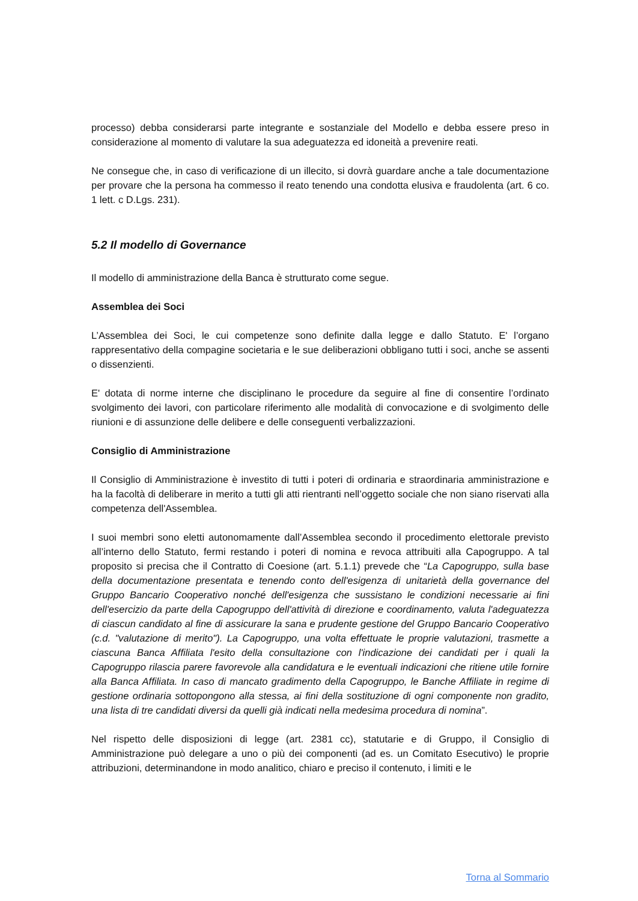processo) debba considerarsi parte integrante e sostanziale del Modello e debba essere preso in considerazione al momento di valutare la sua adeguatezza ed idoneità a prevenire reati.
Ne consegue che, in caso di verificazione di un illecito, si dovrà guardare anche a tale documentazione per provare che la persona ha commesso il reato tenendo una condotta elusiva e fraudolenta (art. 6 co. 1 lett. c D.Lgs. 231).
5.2 Il modello di Governance
Il modello di amministrazione della Banca è strutturato come segue.
Assemblea dei Soci
L’Assemblea dei Soci, le cui competenze sono definite dalla legge e dallo Statuto. E' l’organo rappresentativo della compagine societaria e le sue deliberazioni obbligano tutti i soci, anche se assenti o dissenzienti.
E' dotata di norme interne che disciplinano le procedure da seguire al fine di consentire l’ordinato svolgimento dei lavori, con particolare riferimento alle modalità di convocazione e di svolgimento delle riunioni e di assunzione delle delibere e delle conseguenti verbalizzazioni.
Consiglio di Amministrazione
Il Consiglio di Amministrazione è investito di tutti i poteri di ordinaria e straordinaria amministrazione e ha la facoltà di deliberare in merito a tutti gli atti rientranti nell’oggetto sociale che non siano riservati alla competenza dell'Assemblea.
I suoi membri sono eletti autonomamente dall’Assemblea secondo il procedimento elettorale previsto all’interno dello Statuto, fermi restando i poteri di nomina e revoca attribuiti alla Capogruppo. A tal proposito si precisa che il Contratto di Coesione (art. 5.1.1) prevede che “La Capogruppo, sulla base della documentazione presentata e tenendo conto dell'esigenza di unitarietà della governance del Gruppo Bancario Cooperativo nonché dell'esigenza che sussistano le condizioni necessarie ai fini dell'esercizio da parte della Capogruppo dell'attività di direzione e coordinamento, valuta l'adeguatezza di ciascun candidato al fine di assicurare la sana e prudente gestione del Gruppo Bancario Cooperativo (c.d. "valutazione di merito"). La Capogruppo, una volta effettuate le proprie valutazioni, trasmette a ciascuna Banca Affiliata l'esito della consultazione con l'indicazione dei candidati per i quali la Capogruppo rilascia parere favorevole alla candidatura e le eventuali indicazioni che ritiene utile fornire alla Banca Affiliata. In caso di mancato gradimento della Capogruppo, le Banche Affiliate in regime di gestione ordinaria sottopongono alla stessa, ai fini della sostituzione di ogni componente non gradito, una lista di tre candidati diversi da quelli già indicati nella medesima procedura di nomina”.
Nel rispetto delle disposizioni di legge (art. 2381 cc), statutarie e di Gruppo, il Consiglio di Amministrazione può delegare a uno o più dei componenti (ad es. un Comitato Esecutivo) le proprie attribuzioni, determinandone in modo analitico, chiaro e preciso il contenuto, i limiti e le
Torna al Sommario